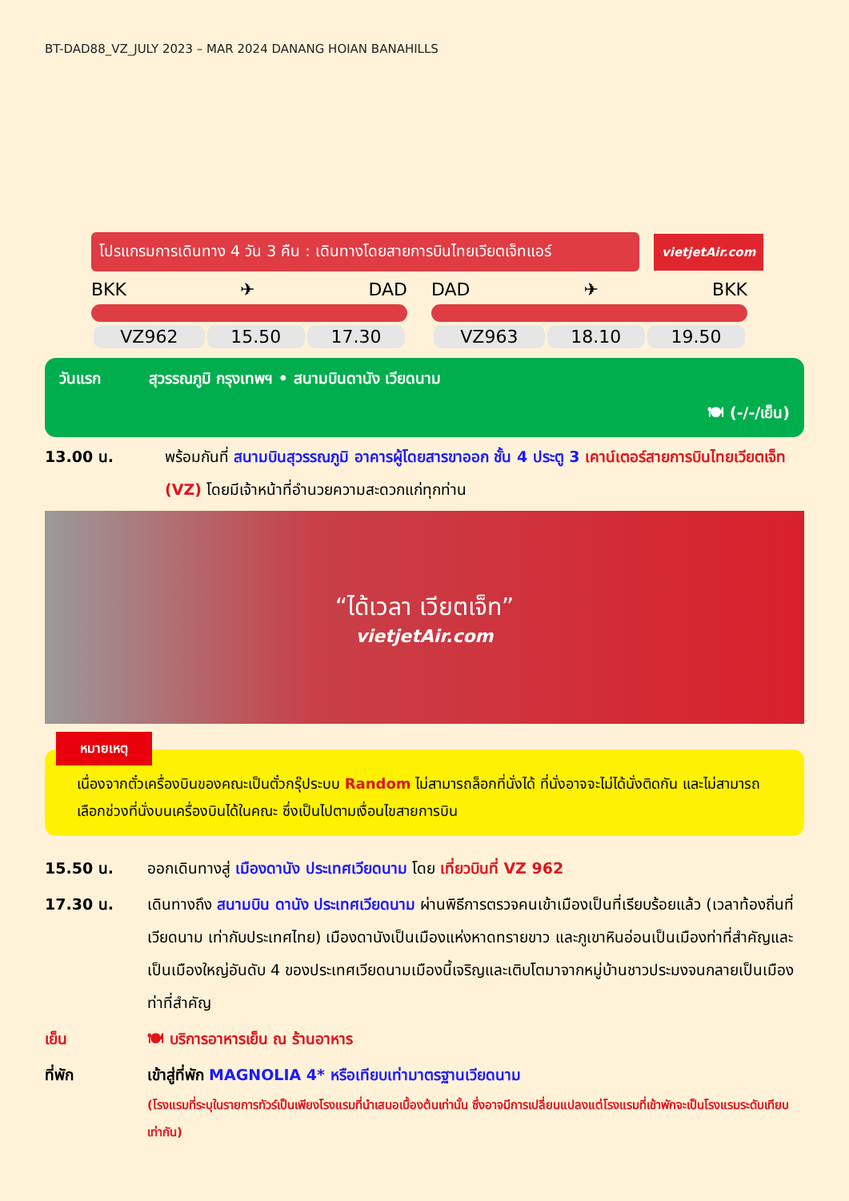BT-DAD88_VZ_JULY 2023 – MAR 2024 DANANG HOIAN BANAHILLS
โปรแกรมการเดินทาง 4 วัน 3 คืน : เดินทางโดยสายการบินไทยเวียตเจ็ทแอร์
vietjetAir.com
BKK ✈ DAD
| VZ962 | 15.50 | 17.30 |
DAD ✈ BKK
| VZ963 | 18.10 | 19.50 |
วันแรก สุวรรณภูมิ กรุงเทพฯ • สนามบินดานัง เวียดนาม
🍽 (-/-/เย็น)
13.00 น. พร้อมกันที่ สนามบินสุวรรณภูมิ อาคารผู้โดยสารขาออก ชั้น 4 ประตู 3 เคาน์เตอร์สายการบินไทยเวียตเจ็ท (VZ) โดยมีเจ้าหน้าที่อำนวยความสะดวกแก่ทุกท่าน
“ได้เวลา เวียตเจ็ท”
vietjetAir.com
หมายเหตุ
เนื่องจากตั๋วเครื่องบินของคณะเป็นตั๋วกรุ๊ประบบ Random ไม่สามารถล็อกที่นั่งได้ ที่นั่งอาจจะไม่ได้นั่งติดกัน และไม่สามารถเลือกช่วงที่นั่งบนเครื่องบินได้ในคณะ ซึ่งเป็นไปตามเงื่อนไขสายการบิน
15.50 น. ออกเดินทางสู่ เมืองดานัง ประเทศเวียดนาม โดย เที่ยวบินที่ VZ 962
17.30 น. เดินทางถึง สนามบิน ดานัง ประเทศเวียดนาม ผ่านพิธีการตรวจคนเข้าเมืองเป็นที่เรียบร้อยแล้ว (เวลาท้องถิ่นที่เวียดนาม เท่ากับประเทศไทย) เมืองดานังเป็นเมืองแห่งหาดทรายขาว และภูเขาหินอ่อนเป็นเมืองท่าที่สำคัญและเป็นเมืองใหญ่อันดับ 4 ของประเทศเวียดนามเมืองนี้เจริญและเติบโตมาจากหมู่บ้านชาวประมงจนกลายเป็นเมืองท่าที่สำคัญ
เย็น 🍽 บริการอาหารเย็น ณ ร้านอาหาร
ที่พัก เข้าสู่ที่พัก MAGNOLIA 4* หรือเทียบเท่ามาตรฐานเวียดนาม
(โรงแรมที่ระบุในรายการทัวร์เป็นเพียงโรงแรมที่นำเสนอเบื้องต้นเท่านั้น ซึ่งอาจมีการเปลี่ยนแปลงแต่โรงแรมที่เข้าพักจะเป็นโรงแรมระดับเทียบเท่ากัน)